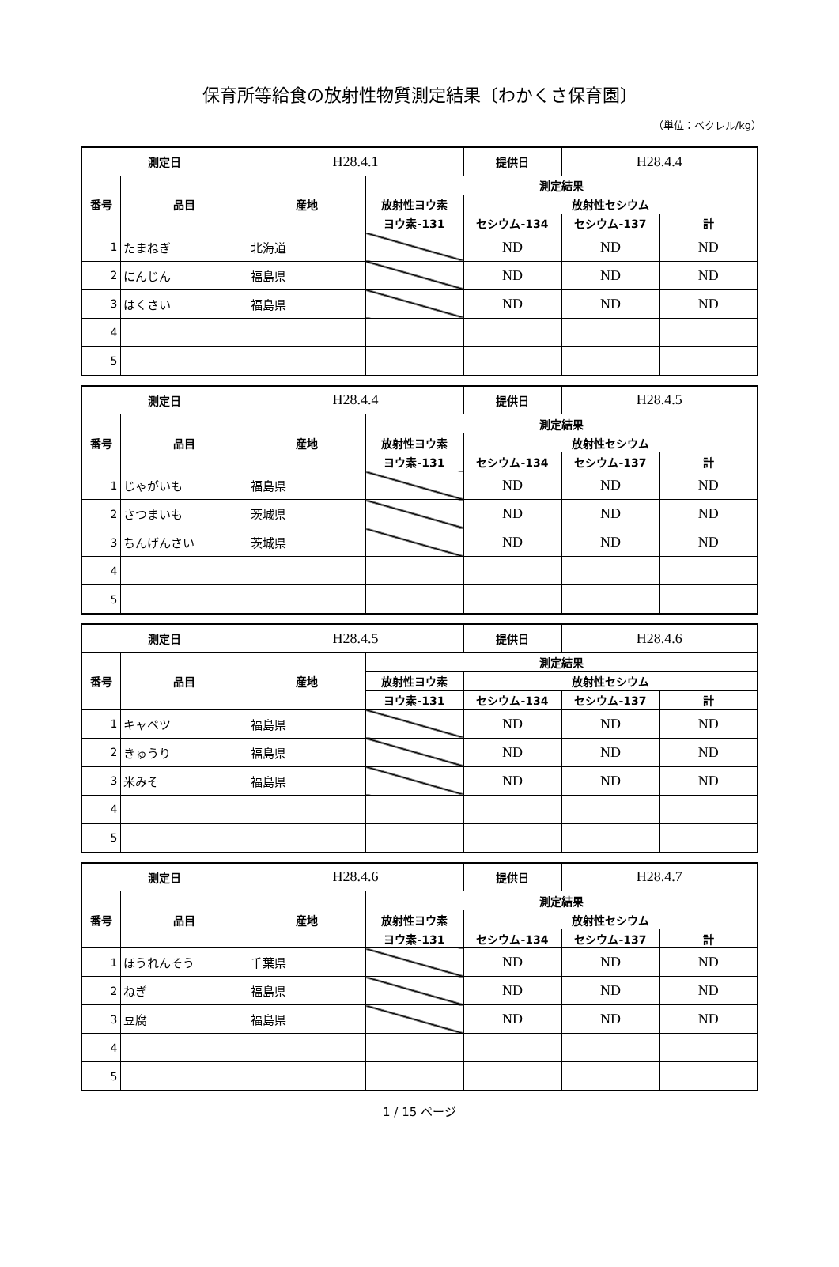保育所等給食の放射性物質測定結果〔わかくさ保育園〕
（単位：ベクレル/kg）
| 測定日 | | H28.4.1 | | 提供日 | H28.4.4 | |
| 番号 | 品目 | 産地 | 測定結果 | | | |
| | | | 放射性ヨウ素 | 放射性セシウム | | |
| | | | ヨウ素-131 | セシウム-134 | セシウム-137 | 計 |
| 1 | たまねぎ | 北海道 | | ND | ND | ND |
| 2 | にんじん | 福島県 | | ND | ND | ND |
| 3 | はくさい | 福島県 | | ND | ND | ND |
| 4 | | | | | | |
| 5 | | | | | | |
| 測定日 | | H28.4.4 | | 提供日 | H28.4.5 | |
| 番号 | 品目 | 産地 | 測定結果 | | | |
| | | | 放射性ヨウ素 | 放射性セシウム | | |
| | | | ヨウ素-131 | セシウム-134 | セシウム-137 | 計 |
| 1 | じゃがいも | 福島県 | | ND | ND | ND |
| 2 | さつまいも | 茨城県 | | ND | ND | ND |
| 3 | ちんげんさい | 茨城県 | | ND | ND | ND |
| 4 | | | | | | |
| 5 | | | | | | |
| 測定日 | | H28.4.5 | | 提供日 | H28.4.6 | |
| 番号 | 品目 | 産地 | 測定結果 | | | |
| | | | 放射性ヨウ素 | 放射性セシウム | | |
| | | | ヨウ素-131 | セシウム-134 | セシウム-137 | 計 |
| 1 | キャベツ | 福島県 | | ND | ND | ND |
| 2 | きゅうり | 福島県 | | ND | ND | ND |
| 3 | 米みそ | 福島県 | | ND | ND | ND |
| 4 | | | | | | |
| 5 | | | | | | |
| 測定日 | | H28.4.6 | | 提供日 | H28.4.7 | |
| 番号 | 品目 | 産地 | 測定結果 | | | |
| | | | 放射性ヨウ素 | 放射性セシウム | | |
| | | | ヨウ素-131 | セシウム-134 | セシウム-137 | 計 |
| 1 | ほうれんそう | 千葉県 | | ND | ND | ND |
| 2 | ねぎ | 福島県 | | ND | ND | ND |
| 3 | 豆腐 | 福島県 | | ND | ND | ND |
| 4 | | | | | | |
| 5 | | | | | | |
1 / 15 ページ